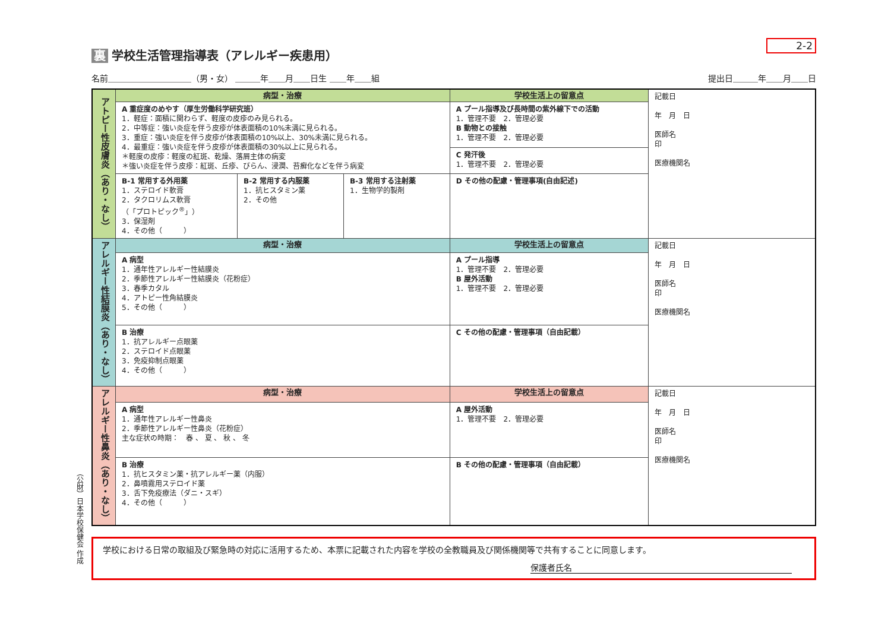（公財）日本学校保健会 作成
2-2
裏 学校生活管理指導表（アレルギー疾患用）
名前＿＿＿＿＿＿＿＿＿＿（男・女） ＿＿＿年＿＿月＿＿日生 ＿＿年＿＿組
提出日＿＿＿年＿＿月＿＿日
| アトピー性皮膚炎（あり・なし） | 病型・治療 | | | 学校生活上の留意点 | 記載日 年 月 日 医師名 印 医療機関名 |
| | A 重症度のめやす（厚生労働科学研究班） 1．軽症：面積に関わらず、軽度の皮疹のみ見られる。 2．中等症：強い炎症を伴う皮疹が体表面積の10%未満に見られる。 3．重症：強い炎症を伴う皮疹が体表面積の10%以上、30%未満に見られる。 4．最重症：強い炎症を伴う皮疹が体表面積の30%以上に見られる。 ＊軽度の皮疹：軽度の紅斑、乾燥、落屑主体の病変 ＊強い炎症を伴う皮疹：紅斑、丘疹、びらん、浸潤、苔癬化などを伴う病変 | | | A プール指導及び長時間の紫外線下での活動 1．管理不要 2．管理必要 B 動物との接触 1．管理不要 2．管理必要 | |
| | | | | C 発汗後 1．管理不要 2．管理必要 | |
| | B-1 常用する外用薬 1．ステロイド軟膏 2．タクロリムス軟膏 （「プロトピック<sup>®</sup>」） 3．保湿剤 4．その他（ ） | B-2 常用する内服薬 1．抗ヒスタミン薬 2．その他 | B-3 常用する注射薬 1．生物学的製剤 | D その他の配慮・管理事項(自由記述) | |
| アレルギー性結膜炎（あり・なし） | 病型・治療 | | | 学校生活上の留意点 | 記載日 年 月 日 医師名 印 医療機関名 |
| | A 病型 1．通年性アレルギー性結膜炎 2．季節性アレルギー性結膜炎（花粉症） 3．春季カタル 4．アトピー性角結膜炎 5．その他（ ） | | | A プール指導 1．管理不要 2．管理必要 B 屋外活動 1．管理不要 2．管理必要 | |
| | B 治療 1．抗アレルギー点眼薬 2．ステロイド点眼薬 3．免疫抑制点眼薬 4．その他（ ） | | | C その他の配慮・管理事項（自由記載） | |
| アレルギー性鼻炎（あり・なし） | 病型・治療 | | | 学校生活上の留意点 | 記載日 年 月 日 医師名 印 医療機関名 |
| | A 病型 1．通年性アレルギー性鼻炎 2．季節性アレルギー性鼻炎（花粉症） 主な症状の時期： 春 、 夏 、 秋 、 冬 | | | A 屋外活動 1．管理不要 2．管理必要 | |
| | B 治療 1．抗ヒスタミン薬・抗アレルギー薬（内服） 2．鼻噴霧用ステロイド薬 3．舌下免疫療法（ダニ・スギ） 4．その他（ ） | | | B その他の配慮・管理事項（自由記載） | |
学校における日常の取組及び緊急時の対応に活用するため、本票に記載された内容を学校の全教職員及び関係機関等で共有することに同意します。
保護者氏名